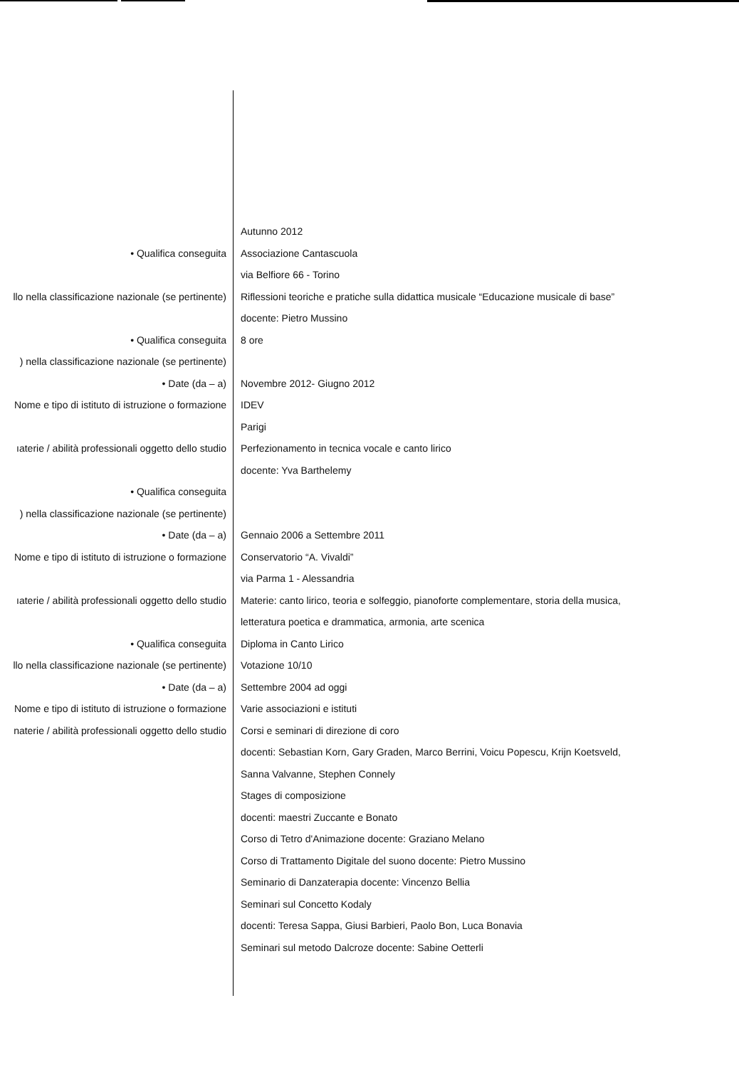| | Autunno 2012 |
| • Qualifica conseguita | Associazione Cantascuola |
| | via Belfiore 66 - Torino |
| llo nella classificazione nazionale (se pertinente) | Riflessioni teoriche e pratiche sulla didattica musicale “Educazione musicale di base” |
| | docente: Pietro Mussino |
| • Qualifica conseguita | 8 ore |
| ) nella classificazione nazionale (se pertinente) | |
| • Date (da – a) | Novembre 2012- Giugno 2012 |
| Nome e tipo di istituto di istruzione o formazione | IDEV |
| | Parigi |
| ıaterie / abilità professionali oggetto dello studio | Perfezionamento in tecnica vocale e canto lirico |
| | docente: Yva Barthelemy |
| • Qualifica conseguita | |
| ) nella classificazione nazionale (se pertinente) | |
| • Date (da – a) | Gennaio 2006 a Settembre 2011 |
| Nome e tipo di istituto di istruzione o formazione | Conservatorio “A. Vivaldi” |
| | via Parma 1 - Alessandria |
| ıaterie / abilità professionali oggetto dello studio | Materie: canto lirico, teoria e solfeggio, pianoforte complementare, storia della musica, |
| | letteratura poetica e drammatica, armonia, arte scenica |
| • Qualifica conseguita | Diploma in Canto Lirico |
| llo nella classificazione nazionale (se pertinente) | Votazione 10/10 |
| • Date (da – a) | Settembre 2004 ad oggi |
| Nome e tipo di istituto di istruzione o formazione | Varie associazioni e istituti |
| naterie / abilità professionali oggetto dello studio | Corsi e seminari di direzione di coro |
| | docenti: Sebastian Korn, Gary Graden, Marco Berrini, Voicu Popescu, Krijn Koetsveld, |
| | Sanna Valvanne, Stephen Connely |
| | Stages di composizione |
| | docenti: maestri Zuccante e Bonato |
| | Corso di Tetro d'Animazione docente: Graziano Melano |
| | Corso di Trattamento Digitale del suono docente: Pietro Mussino |
| | Seminario di Danzaterapia docente: Vincenzo Bellia |
| | Seminari sul Concetto Kodaly |
| | docenti: Teresa Sappa, Giusi Barbieri, Paolo Bon, Luca Bonavia |
| | Seminari sul metodo Dalcroze docente: Sabine Oetterli |